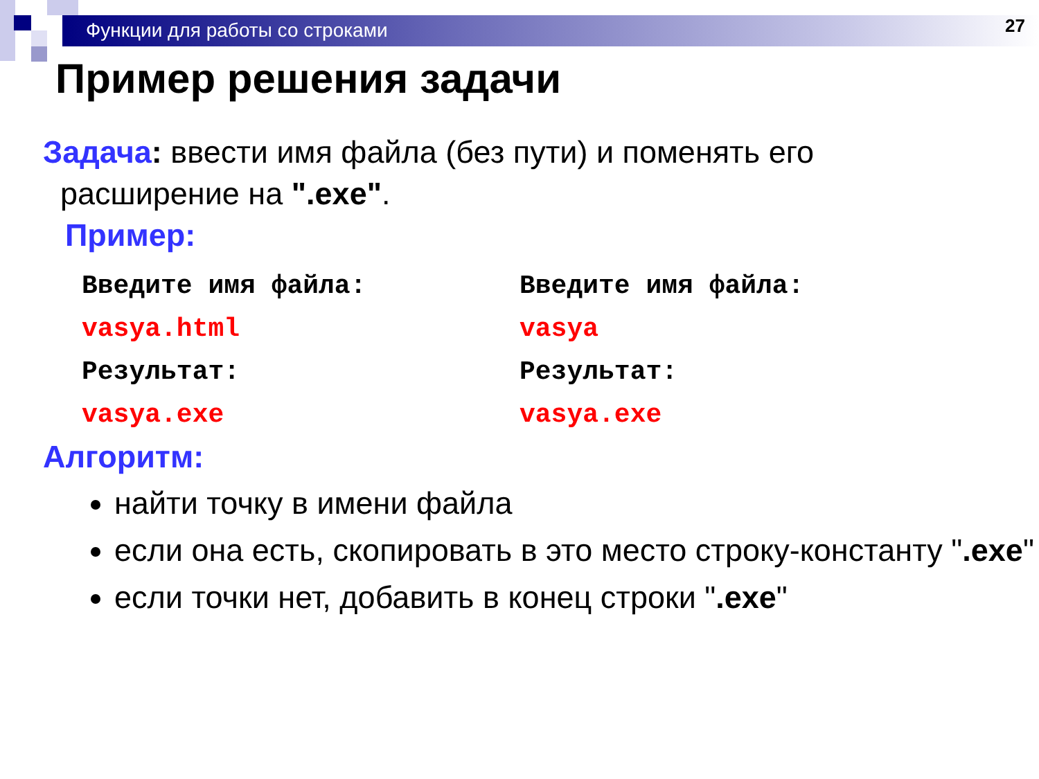Функции для работы со строками
27
Пример решения задачи
Задача: ввести имя файла (без пути) и поменять его
расширение на ".exe".
Пример:
Введите имя файла:
vasya.html
Результат:
vasya.exe
Введите имя файла:
vasya
Результат:
vasya.exe
Алгоритм:
найти точку в имени файла
если она есть, скопировать в это место строку-константу ".exe"
если точки нет, добавить в конец строки ".exe"